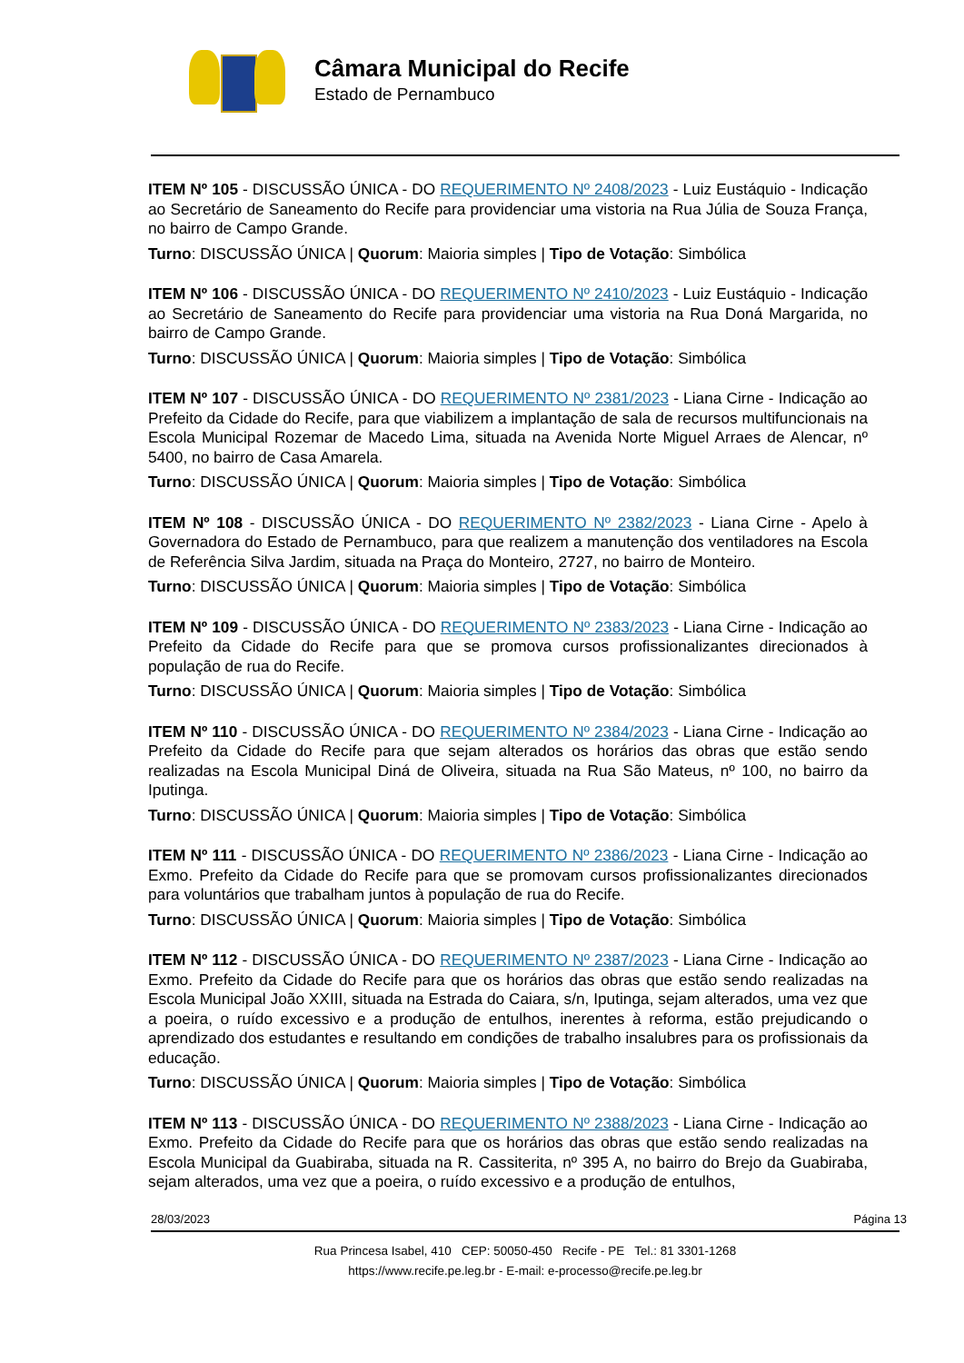Câmara Municipal do Recife
Estado de Pernambuco
ITEM Nº 105 - DISCUSSÃO ÚNICA - DO REQUERIMENTO Nº 2408/2023 - Luiz Eustáquio - Indicação ao Secretário de Saneamento do Recife para providenciar uma vistoria na Rua Júlia de Souza França, no bairro de Campo Grande.
Turno: DISCUSSÃO ÚNICA | Quorum: Maioria simples | Tipo de Votação: Simbólica
ITEM Nº 106 - DISCUSSÃO ÚNICA - DO REQUERIMENTO Nº 2410/2023 - Luiz Eustáquio - Indicação ao Secretário de Saneamento do Recife para providenciar uma vistoria na Rua Doná Margarida, no bairro de Campo Grande.
Turno: DISCUSSÃO ÚNICA | Quorum: Maioria simples | Tipo de Votação: Simbólica
ITEM Nº 107 - DISCUSSÃO ÚNICA - DO REQUERIMENTO Nº 2381/2023 - Liana Cirne - Indicação ao Prefeito da Cidade do Recife, para que viabilizem a implantação de sala de recursos multifuncionais na Escola Municipal Rozemar de Macedo Lima, situada na Avenida Norte Miguel Arraes de Alencar, nº 5400, no bairro de Casa Amarela.
Turno: DISCUSSÃO ÚNICA | Quorum: Maioria simples | Tipo de Votação: Simbólica
ITEM Nº 108 - DISCUSSÃO ÚNICA - DO REQUERIMENTO Nº 2382/2023 - Liana Cirne - Apelo à Governadora do Estado de Pernambuco, para que realizem a manutenção dos ventiladores na Escola de Referência Silva Jardim, situada na Praça do Monteiro, 2727, no bairro de Monteiro.
Turno: DISCUSSÃO ÚNICA | Quorum: Maioria simples | Tipo de Votação: Simbólica
ITEM Nº 109 - DISCUSSÃO ÚNICA - DO REQUERIMENTO Nº 2383/2023 - Liana Cirne - Indicação ao Prefeito da Cidade do Recife para que se promova cursos profissionalizantes direcionados à população de rua do Recife.
Turno: DISCUSSÃO ÚNICA | Quorum: Maioria simples | Tipo de Votação: Simbólica
ITEM Nº 110 - DISCUSSÃO ÚNICA - DO REQUERIMENTO Nº 2384/2023 - Liana Cirne - Indicação ao Prefeito da Cidade do Recife para que sejam alterados os horários das obras que estão sendo realizadas na Escola Municipal Diná de Oliveira, situada na Rua São Mateus, nº 100, no bairro da Iputinga.
Turno: DISCUSSÃO ÚNICA | Quorum: Maioria simples | Tipo de Votação: Simbólica
ITEM Nº 111 - DISCUSSÃO ÚNICA - DO REQUERIMENTO Nº 2386/2023 - Liana Cirne - Indicação ao Exmo. Prefeito da Cidade do Recife para que se promovam cursos profissionalizantes direcionados para voluntários que trabalham juntos à população de rua do Recife.
Turno: DISCUSSÃO ÚNICA | Quorum: Maioria simples | Tipo de Votação: Simbólica
ITEM Nº 112 - DISCUSSÃO ÚNICA - DO REQUERIMENTO Nº 2387/2023 - Liana Cirne - Indicação ao Exmo. Prefeito da Cidade do Recife para que os horários das obras que estão sendo realizadas na Escola Municipal João XXIII, situada na Estrada do Caiara, s/n, Iputinga, sejam alterados, uma vez que a poeira, o ruído excessivo e a produção de entulhos, inerentes à reforma, estão prejudicando o aprendizado dos estudantes e resultando em condições de trabalho insalubres para os profissionais da educação.
Turno: DISCUSSÃO ÚNICA | Quorum: Maioria simples | Tipo de Votação: Simbólica
ITEM Nº 113 - DISCUSSÃO ÚNICA - DO REQUERIMENTO Nº 2388/2023 - Liana Cirne - Indicação ao Exmo. Prefeito da Cidade do Recife para que os horários das obras que estão sendo realizadas na Escola Municipal da Guabiraba, situada na R. Cassiterita, nº 395 A, no bairro do Brejo da Guabiraba, sejam alterados, uma vez que a poeira, o ruído excessivo e a produção de entulhos,
28/03/2023 Página 13
Rua Princesa Isabel, 410 CEP: 50050-450 Recife - PE Tel.: 81 3301-1268
https://www.recife.pe.leg.br - E-mail: e-processo@recife.pe.leg.br